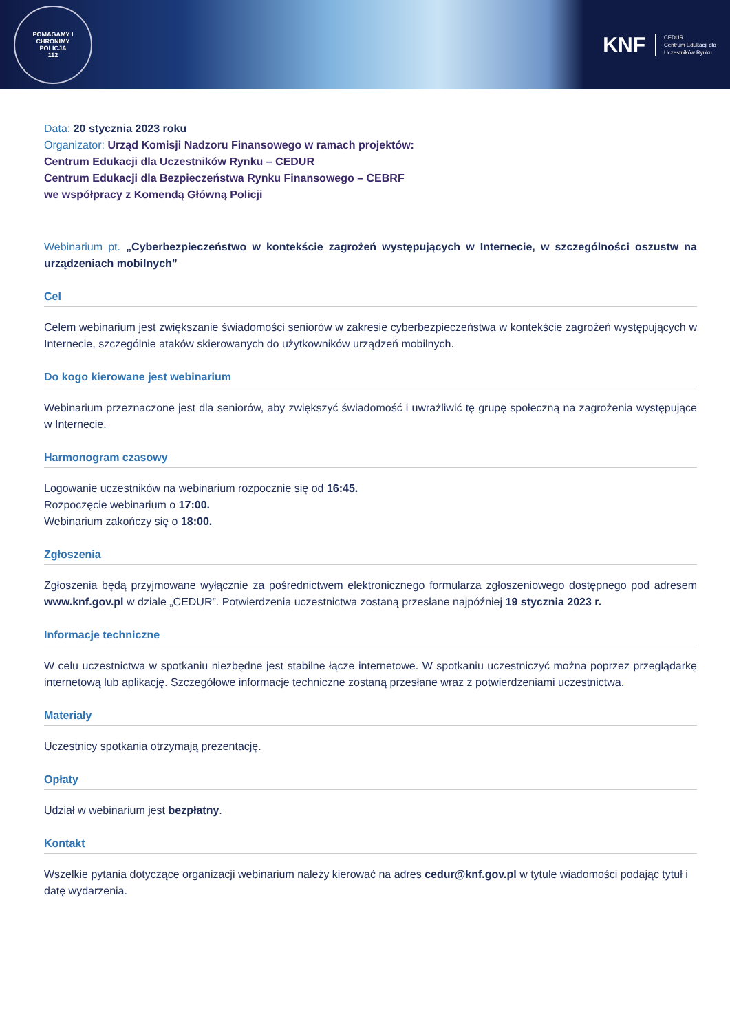POMAGAMY I CHRONIMY
POLICJA
112
KNF
CEDUR
Centrum Edukacji dla
Uczestników Rynku
Data: 20 stycznia 2023 roku
Organizator: Urząd Komisji Nadzoru Finansowego w ramach projektów:
Centrum Edukacji dla Uczestników Rynku – CEDUR
Centrum Edukacji dla Bezpieczeństwa Rynku Finansowego – CEBRF
we współpracy z Komendą Główną Policji
Webinarium pt. „Cyberbezpieczeństwo w kontekście zagrożeń występujących w Internecie, w szczególności oszustw na urządzeniach mobilnych”
Cel
Celem webinarium jest zwiększanie świadomości seniorów w zakresie cyberbezpieczeństwa w kontekście zagrożeń występujących w Internecie, szczególnie ataków skierowanych do użytkowników urządzeń mobilnych.
Do kogo kierowane jest webinarium
Webinarium przeznaczone jest dla seniorów, aby zwiększyć świadomość i uwrażliwić tę grupę społeczną na zagrożenia występujące w Internecie.
Harmonogram czasowy
Logowanie uczestników na webinarium rozpocznie się od 16:45.
Rozpoczęcie webinarium o 17:00.
Webinarium zakończy się o 18:00.
Zgłoszenia
Zgłoszenia będą przyjmowane wyłącznie za pośrednictwem elektronicznego formularza zgłoszeniowego dostępnego pod adresem www.knf.gov.pl w dziale „CEDUR”. Potwierdzenia uczestnictwa zostaną przesłane najpóźniej 19 stycznia 2023 r.
Informacje techniczne
W celu uczestnictwa w spotkaniu niezbędne jest stabilne łącze internetowe. W spotkaniu uczestniczyć można poprzez przeglądarkę internetową lub aplikację. Szczegółowe informacje techniczne zostaną przesłane wraz z potwierdzeniami uczestnictwa.
Materiały
Uczestnicy spotkania otrzymają prezentację.
Opłaty
Udział w webinarium jest bezpłatny.
Kontakt
Wszelkie pytania dotyczące organizacji webinarium należy kierować na adres cedur@knf.gov.pl w tytule wiadomości podając tytuł i datę wydarzenia.